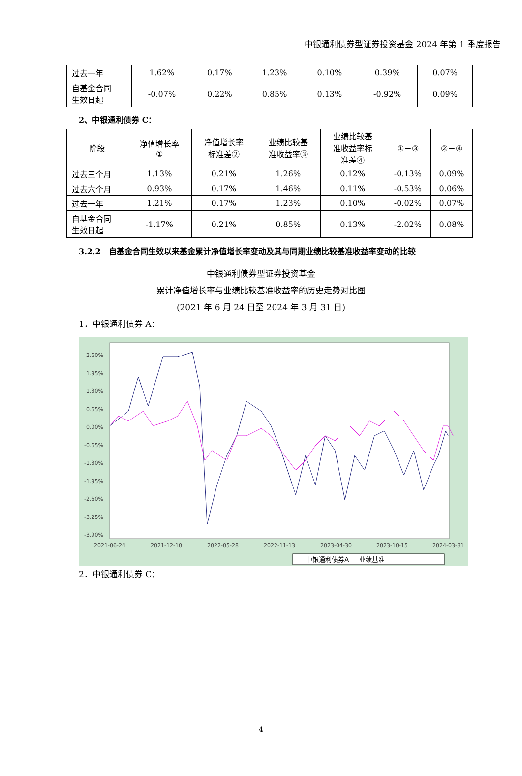中银通利债券型证券投资基金 2024 年第 1 季度报告
| 过去一年 | 1.62% | 0.17% | 1.23% | 0.10% | 0.39% | 0.07% |
| 自基金合同 生效日起 | -0.07% | 0.22% | 0.85% | 0.13% | -0.92% | 0.09% |
2、中银通利债券 C：
| 阶段 | 净值增长率 ① | 净值增长率 标准差② | 业绩比较基 准收益率③ | 业绩比较基 准收益率标 准差④ | ①－③ | ②－④ |
| 过去三个月 | 1.13% | 0.21% | 1.26% | 0.12% | -0.13% | 0.09% |
| 过去六个月 | 0.93% | 0.17% | 1.46% | 0.11% | -0.53% | 0.06% |
| 过去一年 | 1.21% | 0.17% | 1.23% | 0.10% | -0.02% | 0.07% |
| 自基金合同 生效日起 | -1.17% | 0.21% | 0.85% | 0.13% | -2.02% | 0.08% |
3.2.2　自基金合同生效以来基金累计净值增长率变动及其与同期业绩比较基准收益率变动的比较
中银通利债券型证券投资基金
累计净值增长率与业绩比较基准收益率的历史走势对比图
(2021 年 6 月 24 日至 2024 年 3 月 31 日)
1．中银通利债券 A：
2.60%
1.95%
1.30%
0.65%
0.00%
-0.65%
-1.30%
-1.95%
-2.60%
-3.25%
-3.90%
2021-06-24
2021-12-10
2022-05-28
2022-11-13
2023-04-30
2023-10-15
2024-03-31
— 中银通利债券A — 业绩基准
2．中银通利债券 C：
4